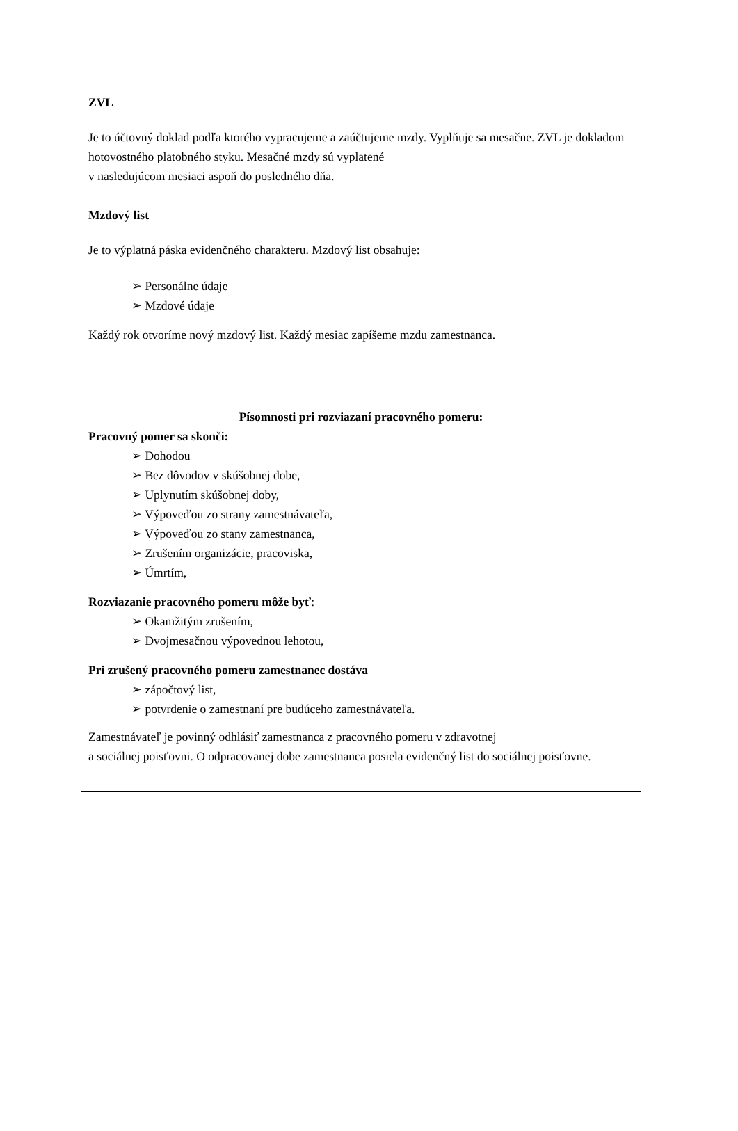ZVL
Je to účtovný doklad podľa ktorého vypracujeme a zaúčtujeme mzdy. Vyplňuje sa mesačne. ZVL je dokladom hotovostného platobného styku. Mesačné mzdy sú vyplatené
v nasledujúcom mesiaci aspoň do posledného dňa.
Mzdový list
Je to výplatná páska evidenčného charakteru. Mzdový list obsahuje:
➢ Personálne údaje
➢ Mzdové údaje
Každý rok otvoríme nový mzdový list. Každý mesiac zapíšeme mzdu zamestnanca.
Písomnosti pri rozviazaní pracovného pomeru:
Pracovný pomer sa skonči:
➢ Dohodou
➢ Bez dôvodov v skúšobnej dobe,
➢ Uplynutím skúšobnej doby,
➢ Výpoveďou zo strany zamestnávateľa,
➢ Výpoveďou zo stany zamestnanca,
➢ Zrušením organizácie, pracoviska,
➢ Úmrtím,
Rozviazanie pracovného pomeru môže byť:
➢ Okamžitým zrušením,
➢ Dvojmesačnou výpovednou lehotou,
Pri zrušený pracovného pomeru zamestnanec dostáva
➢ zápočtový list,
➢ potvrdenie o zamestnaní pre budúceho zamestnávateľa.
Zamestnávateľ je povinný odhlásiť zamestnanca z pracovného pomeru v zdravotnej
a sociálnej poisťovni. O odpracovanej dobe zamestnanca posiela evidenčný list do sociálnej poisťovne.